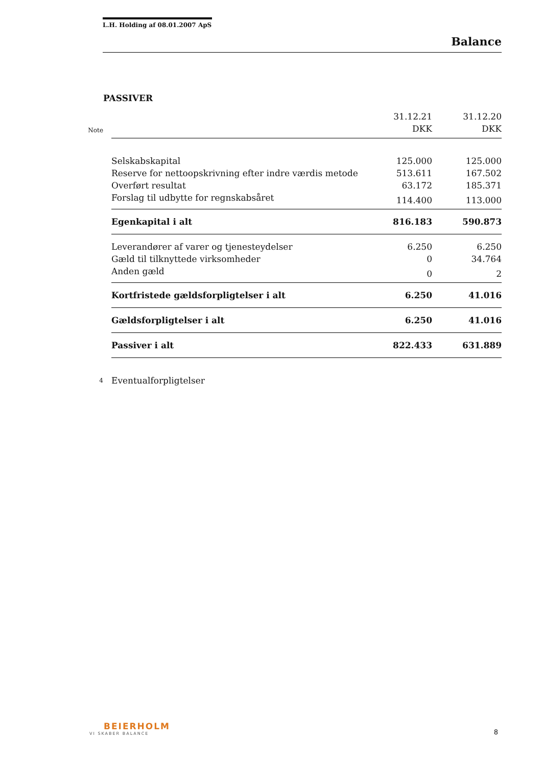L.H. Holding af 08.01.2007 ApS
Balance
PASSIVER
| | | 31.12.21 | 31.12.20 |
| --- | --- | --- | --- |
| Note | | DKK | DKK |
| | Selskabskapital | 125.000 | 125.000 |
| | Reserve for nettoopskrivning efter indre værdis metode | 513.611 | 167.502 |
| | Overført resultat | 63.172 | 185.371 |
| | Forslag til udbytte for regnskabsåret | 114.400 | 113.000 |
| | Egenkapital i alt | 816.183 | 590.873 |
| | Leverandører af varer og tjenesteydelser | 6.250 | 6.250 |
| | Gæld til tilknyttede virksomheder | 0 | 34.764 |
| | Anden gæld | 0 | 2 |
| | Kortfristede gældsforpligtelser i alt | 6.250 | 41.016 |
| | Gældsforpligtelser i alt | 6.250 | 41.016 |
| | Passiver i alt | 822.433 | 631.889 |
| 4 | Eventualforpligtelser | | |
BEIERHOLM
VI SKABER BALANCE
8